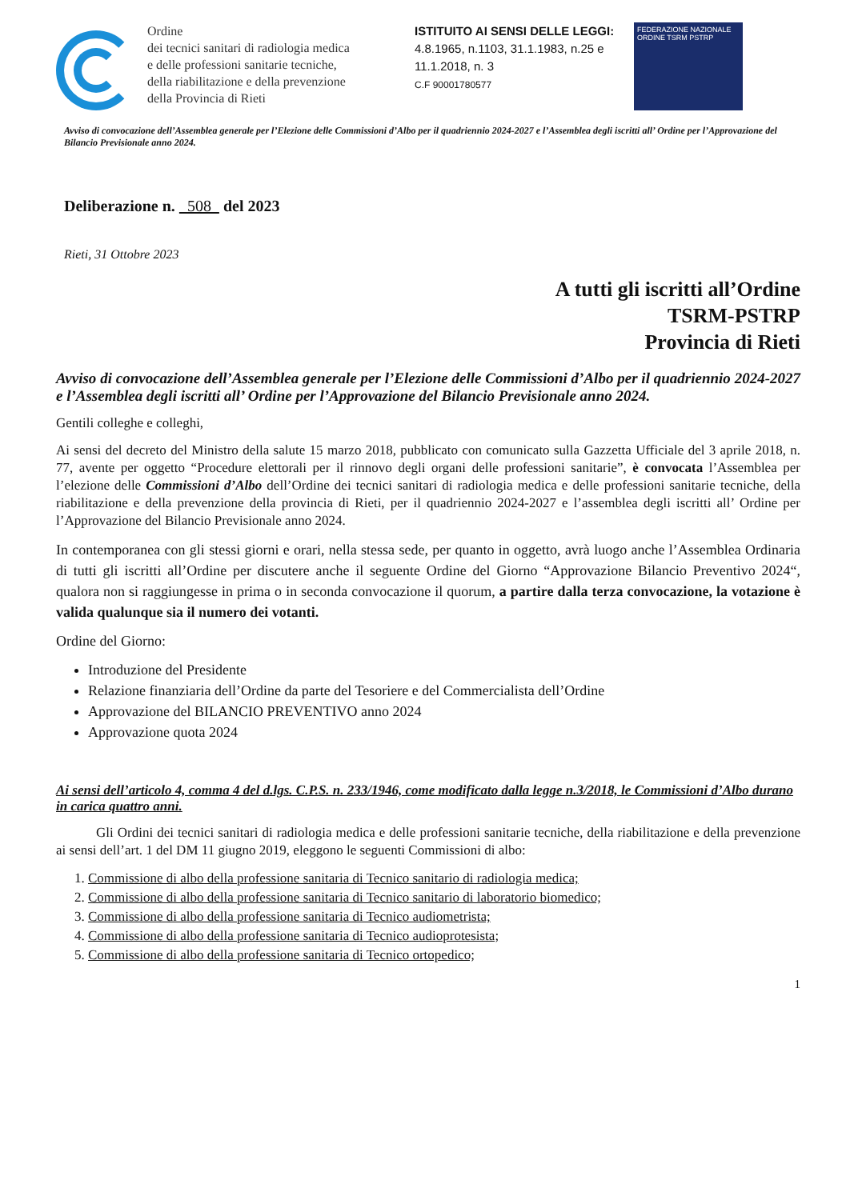Ordine
dei tecnici sanitari di radiologia medica
e delle professioni sanitarie tecniche,
della riabilitazione e della prevenzione
della Provincia di Rieti
ISTITUITO AI SENSI DELLE LEGGI:
4.8.1965, n.1103, 31.1.1983, n.25 e
11.1.2018, n. 3
C.F 90001780577
FEDERAZIONE NAZIONALE
ORDINE TSRM PSTRP
Avviso di convocazione dell’Assemblea generale per l’Elezione delle Commissioni d’Albo per il quadriennio 2024-2027 e l’Assemblea degli iscritti all’ Ordine per l’Approvazione del Bilancio Previsionale anno 2024.
Deliberazione n. 508 del 2023
Rieti, 31 Ottobre 2023
A tutti gli iscritti all’Ordine
TSRM-PSTRP
Provincia di Rieti
Avviso di convocazione dell’Assemblea generale per l’Elezione delle Commissioni d’Albo per il quadriennio 2024-2027 e l’Assemblea degli iscritti all’ Ordine per l’Approvazione del Bilancio Previsionale anno 2024.
Gentili colleghe e colleghi,
Ai sensi del decreto del Ministro della salute 15 marzo 2018, pubblicato con comunicato sulla Gazzetta Ufficiale del 3 aprile 2018, n. 77, avente per oggetto “Procedure elettorali per il rinnovo degli organi delle professioni sanitarie”, è convocata l’Assemblea per l’elezione delle Commissioni d’Albo dell’Ordine dei tecnici sanitari di radiologia medica e delle professioni sanitarie tecniche, della riabilitazione e della prevenzione della provincia di Rieti, per il quadriennio 2024-2027 e l’assemblea degli iscritti all’ Ordine per l’Approvazione del Bilancio Previsionale anno 2024.
In contemporanea con gli stessi giorni e orari, nella stessa sede, per quanto in oggetto, avrà luogo anche l’Assemblea Ordinaria di tutti gli iscritti all’Ordine per discutere anche il seguente Ordine del Giorno “Approvazione Bilancio Preventivo 2024“, qualora non si raggiungesse in prima o in seconda convocazione il quorum, a partire dalla terza convocazione, la votazione è valida qualunque sia il numero dei votanti.
Ordine del Giorno:
Introduzione del Presidente
Relazione finanziaria dell’Ordine da parte del Tesoriere e del Commercialista dell’Ordine
Approvazione del BILANCIO PREVENTIVO anno 2024
Approvazione quota 2024
Ai sensi dell’articolo 4, comma 4 del d.lgs. C.P.S. n. 233/1946, come modificato dalla legge n.3/2018, le Commissioni d’Albo durano in carica quattro anni.
Gli Ordini dei tecnici sanitari di radiologia medica e delle professioni sanitarie tecniche, della riabilitazione e della prevenzione ai sensi dell’art. 1 del DM 11 giugno 2019, eleggono le seguenti Commissioni di albo:
1. Commissione di albo della professione sanitaria di Tecnico sanitario di radiologia medica;
2. Commissione di albo della professione sanitaria di Tecnico sanitario di laboratorio biomedico;
3. Commissione di albo della professione sanitaria di Tecnico audiometrista;
4. Commissione di albo della professione sanitaria di Tecnico audioprotesista;
5. Commissione di albo della professione sanitaria di Tecnico ortopedico;
1